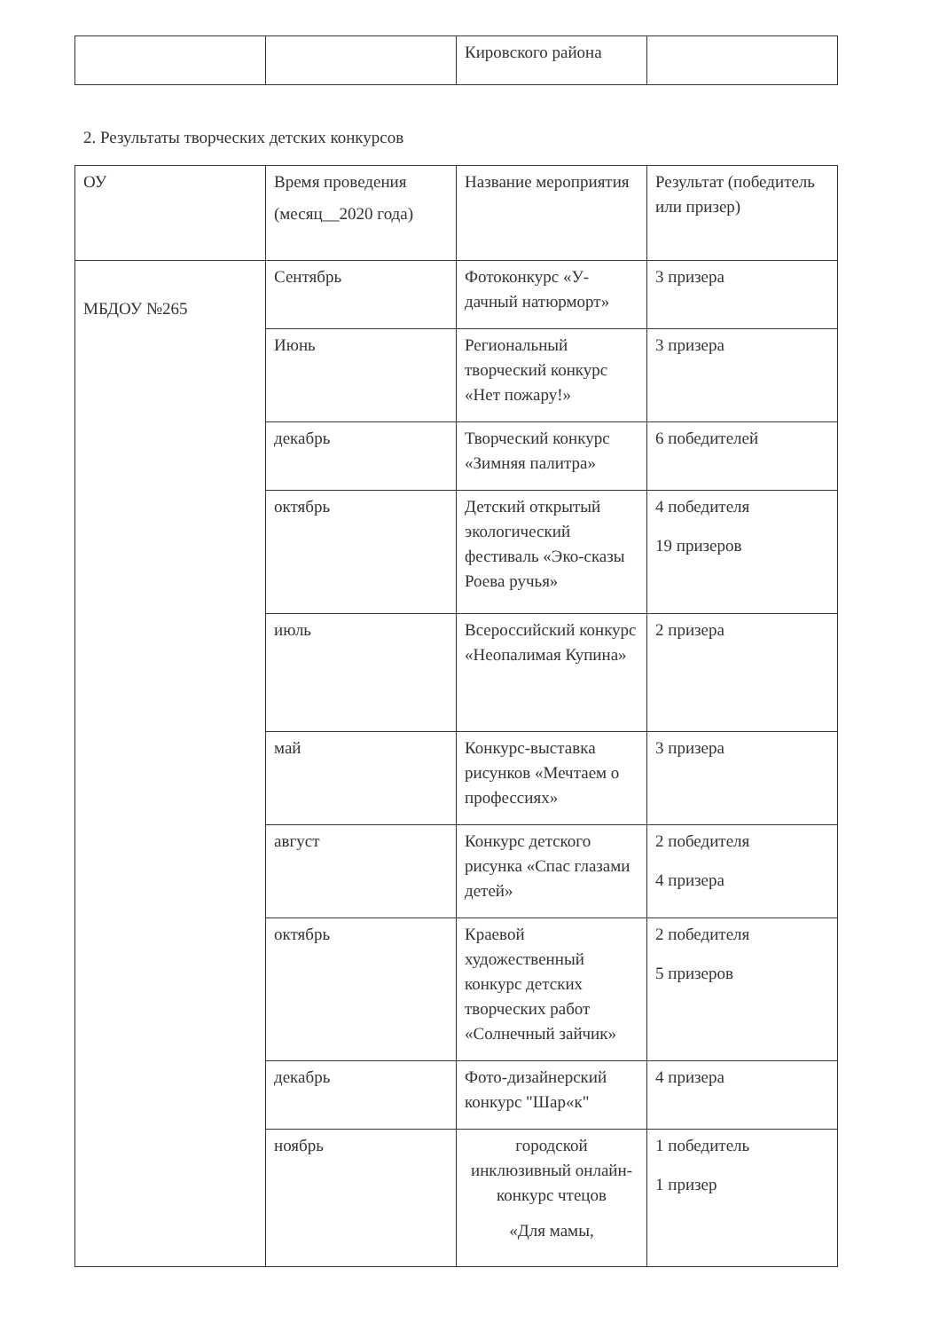| | | Кировского района | |
2. Результаты творческих детских конкурсов
| ОУ | Время проведения (месяц__2020 года) | Название мероприятия | Результат (победитель или призер) |
| МБДОУ №265 | Сентябрь | Фотоконкурс «У-дачный натюрморт» | 3 призера |
| | Июнь | Региональный творческий конкурс «Нет пожару!» | 3 призера |
| | декабрь | Творческий конкурс «Зимняя палитра» | 6 победителей |
| | октябрь | Детский открытый экологический фестиваль «Эко-сказы Роева ручья» | 4 победителя 19 призеров |
| | июль | Всероссийский конкурс «Неопалимая Купина» | 2 призера |
| | май | Конкурс-выставка рисунков «Мечтаем о профессиях» | 3 призера |
| | август | Конкурс детского рисунка «Спас глазами детей» | 2 победителя 4 призера |
| | октябрь | Краевой художественный конкурс детских творческих работ «Солнечный зайчик» | 2 победителя 5 призеров |
| | декабрь | Фото-дизайнерский конкурс "Шар«к" | 4 призера |
| | ноябрь | городской инклюзивный онлайн-конкурс чтецов «Для мамы, | 1 победитель 1 призер |